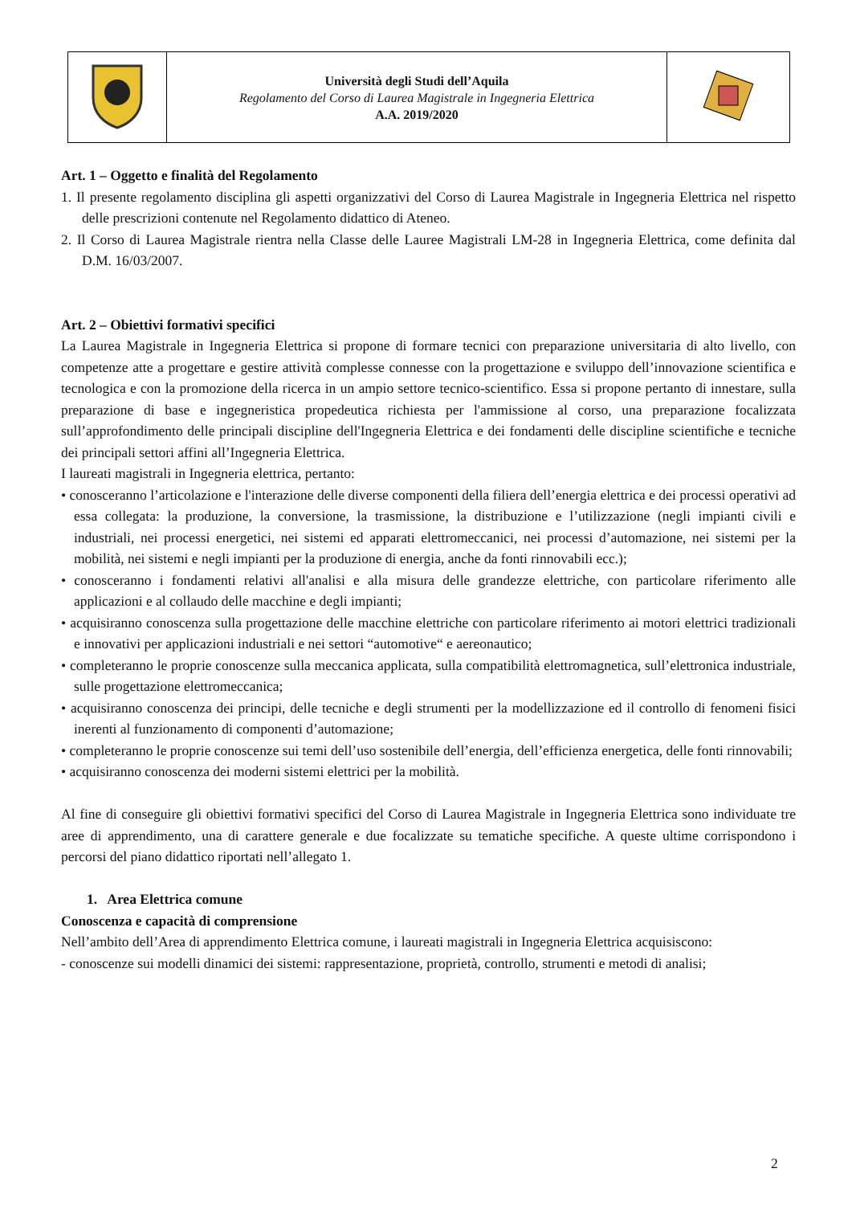| | Università degli Studi dell’Aquila Regolamento del Corso di Laurea Magistrale in Ingegneria Elettrica A.A. 2019/2020 | |
Art. 1 – Oggetto e finalità del Regolamento
1. Il presente regolamento disciplina gli aspetti organizzativi del Corso di Laurea Magistrale in Ingegneria Elettrica nel rispetto delle prescrizioni contenute nel Regolamento didattico di Ateneo.
2. Il Corso di Laurea Magistrale rientra nella Classe delle Lauree Magistrali LM-28 in Ingegneria Elettrica, come definita dal D.M. 16/03/2007.
Art. 2 – Obiettivi formativi specifici
La Laurea Magistrale in Ingegneria Elettrica si propone di formare tecnici con preparazione universitaria di alto livello, con competenze atte a progettare e gestire attività complesse connesse con la progettazione e sviluppo dell’innovazione scientifica e tecnologica e con la promozione della ricerca in un ampio settore tecnico-scientifico. Essa si propone pertanto di innestare, sulla preparazione di base e ingegneristica propedeutica richiesta per l'ammissione al corso, una preparazione focalizzata sull’approfondimento delle principali discipline dell'Ingegneria Elettrica e dei fondamenti delle discipline scientifiche e tecniche dei principali settori affini all’Ingegneria Elettrica.
I laureati magistrali in Ingegneria elettrica, pertanto:
• conosceranno l’articolazione e l'interazione delle diverse componenti della filiera dell’energia elettrica e dei processi operativi ad essa collegata: la produzione, la conversione, la trasmissione, la distribuzione e l’utilizzazione (negli impianti civili e industriali, nei processi energetici, nei sistemi ed apparati elettromeccanici, nei processi d’automazione, nei sistemi per la mobilità, nei sistemi e negli impianti per la produzione di energia, anche da fonti rinnovabili ecc.);
• conosceranno i fondamenti relativi all'analisi e alla misura delle grandezze elettriche, con particolare riferimento alle applicazioni e al collaudo delle macchine e degli impianti;
• acquisiranno conoscenza sulla progettazione delle macchine elettriche con particolare riferimento ai motori elettrici tradizionali e innovativi per applicazioni industriali e nei settori “automotive“ e aereonautico;
• completeranno le proprie conoscenze sulla meccanica applicata, sulla compatibilità elettromagnetica, sull’elettronica industriale, sulle progettazione elettromeccanica;
• acquisiranno conoscenza dei principi, delle tecniche e degli strumenti per la modellizzazione ed il controllo di fenomeni fisici inerenti al funzionamento di componenti d’automazione;
• completeranno le proprie conoscenze sui temi dell’uso sostenibile dell’energia, dell’efficienza energetica, delle fonti rinnovabili;
• acquisiranno conoscenza dei moderni sistemi elettrici per la mobilità.
Al fine di conseguire gli obiettivi formativi specifici del Corso di Laurea Magistrale in Ingegneria Elettrica sono individuate tre aree di apprendimento, una di carattere generale e due focalizzate su tematiche specifiche. A queste ultime corrispondono i percorsi del piano didattico riportati nell’allegato 1.
1. Area Elettrica comune
Conoscenza e capacità di comprensione
Nell’ambito dell’Area di apprendimento Elettrica comune, i laureati magistrali in Ingegneria Elettrica acquisiscono:
- conoscenze sui modelli dinamici dei sistemi: rappresentazione, proprietà, controllo, strumenti e metodi di analisi;
2